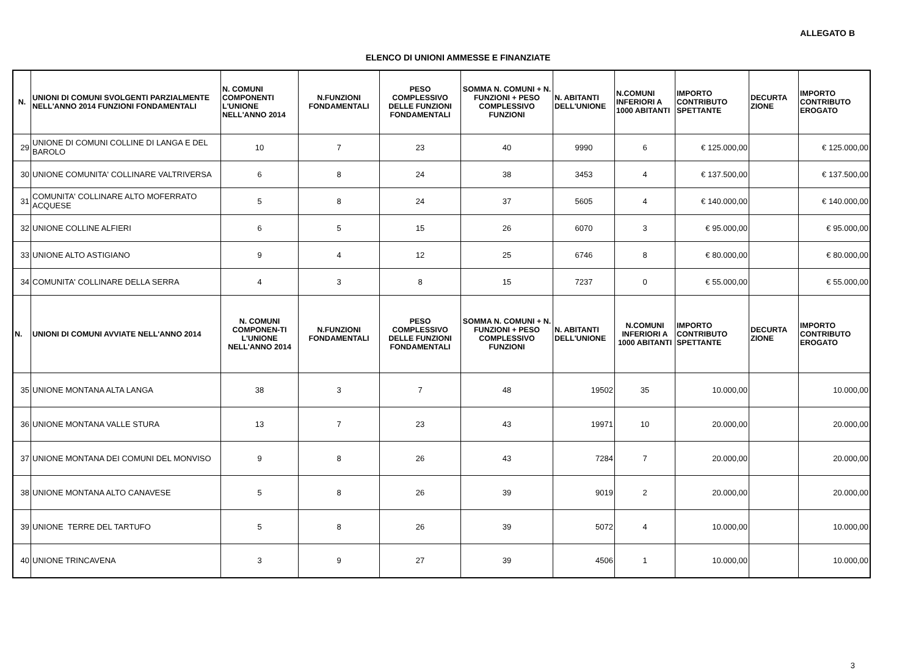ALLEGATO B
ELENCO DI UNIONI AMMESSE E FINANZIATE
| N. | UNIONI DI COMUNI SVOLGENTI PARZIALMENTE NELL'ANNO 2014 FUNZIONI FONDAMENTALI | N. COMUNI COMPONENTI L'UNIONE NELL'ANNO 2014 | N.FUNZIONI FONDAMENTALI | PESO COMPLESSIVO DELLE FUNZIONI FONDAMENTALI | SOMMA N. COMUNI + N. FUNZIONI + PESO COMPLESSIVO FUNZIONI | N. ABITANTI DELL'UNIONE | N.COMUNI INFERIORI A 1000 ABITANTI | IMPORTO CONTRIBUTO SPETTANTE | DECURTA ZIONE | IMPORTO CONTRIBUTO EROGATO |
| --- | --- | --- | --- | --- | --- | --- | --- | --- | --- | --- |
| 29 | UNIONE DI COMUNI COLLINE DI LANGA E DEL BAROLO | 10 | 7 | 23 | 40 | 9990 | 6 | € 125.000,00 | | € 125.000,00 |
| 30 | UNIONE COMUNITA' COLLINARE VALTRIVERSA | 6 | 8 | 24 | 38 | 3453 | 4 | € 137.500,00 | | € 137.500,00 |
| 31 | COMUNITA' COLLINARE ALTO MOFERRATO ACQUESE | 5 | 8 | 24 | 37 | 5605 | 4 | € 140.000,00 | | € 140.000,00 |
| 32 | UNIONE COLLINE ALFIERI | 6 | 5 | 15 | 26 | 6070 | 3 | € 95.000,00 | | € 95.000,00 |
| 33 | UNIONE ALTO ASTIGIANO | 9 | 4 | 12 | 25 | 6746 | 8 | € 80.000,00 | | € 80.000,00 |
| 34 | COMUNITA' COLLINARE DELLA SERRA | 4 | 3 | 8 | 15 | 7237 | 0 | € 55.000,00 | | € 55.000,00 |
| N. | UNIONI DI COMUNI AVVIATE NELL'ANNO 2014 | N. COMUNI COMPONEN-TI L'UNIONE NELL'ANNO 2014 | N.FUNZIONI FONDAMENTALI | PESO COMPLESSIVO DELLE FUNZIONI FONDAMENTALI | SOMMA N. COMUNI + N. FUNZIONI + PESO COMPLESSIVO FUNZIONI | N. ABITANTI DELL'UNIONE | N.COMUNI INFERIORI A 1000 ABITANTI | IMPORTO CONTRIBUTO SPETTANTE | DECURTA ZIONE | IMPORTO CONTRIBUTO EROGATO |
| 35 | UNIONE MONTANA ALTA LANGA | 38 | 3 | 7 | 48 | 19502 | 35 | 10.000,00 | | 10.000,00 |
| 36 | UNIONE MONTANA VALLE STURA | 13 | 7 | 23 | 43 | 19971 | 10 | 20.000,00 | | 20.000,00 |
| 37 | UNIONE MONTANA DEI COMUNI DEL MONVISO | 9 | 8 | 26 | 43 | 7284 | 7 | 20.000,00 | | 20.000,00 |
| 38 | UNIONE MONTANA ALTO CANAVESE | 5 | 8 | 26 | 39 | 9019 | 2 | 20.000,00 | | 20.000,00 |
| 39 | UNIONE TERRE DEL TARTUFO | 5 | 8 | 26 | 39 | 5072 | 4 | 10.000,00 | | 10.000,00 |
| 40 | UNIONE TRINCAVENA | 3 | 9 | 27 | 39 | 4506 | 1 | 10.000,00 | | 10.000,00 |
3